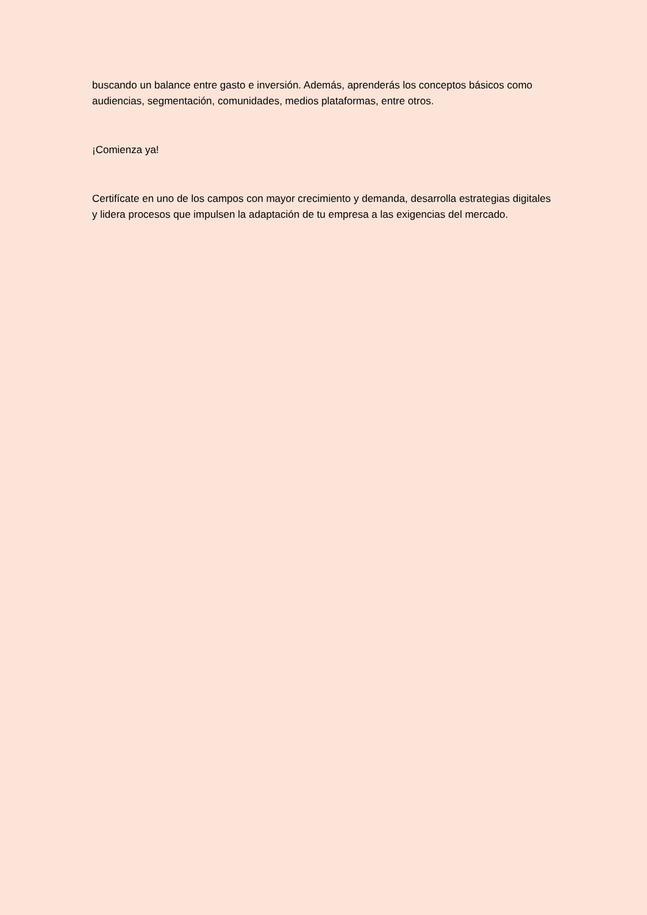buscando un balance entre gasto e inversión. Además, aprenderás los conceptos básicos como audiencias, segmentación, comunidades, medios plataformas, entre otros.
¡Comienza ya!
Certifícate en uno de los campos con mayor crecimiento y demanda, desarrolla estrategias digitales y lidera procesos que impulsen la adaptación de tu empresa a las exigencias del mercado.